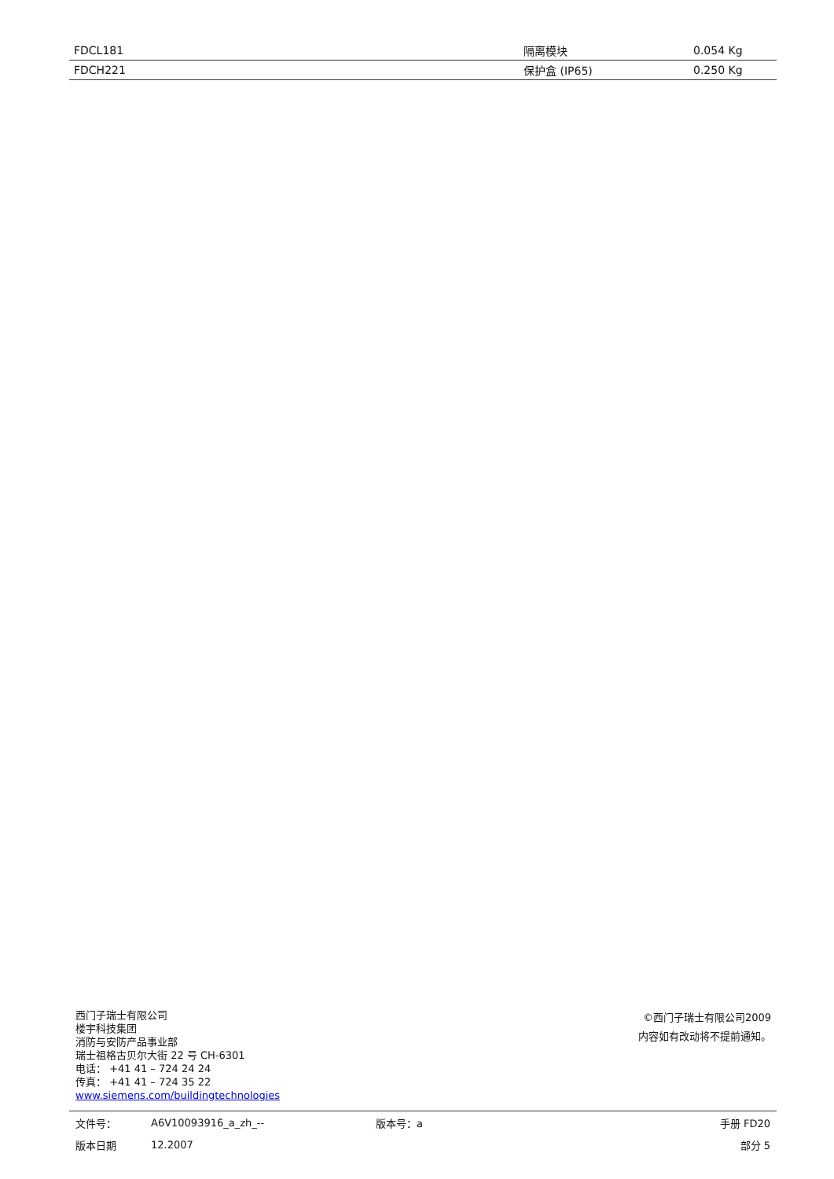| FDCL181 | 隔离模块 | 0.054 Kg |
| FDCH221 | 保护盒 (IP65) | 0.250 Kg |
西门子瑞士有限公司
楼宇科技集团
消防与安防产品事业部
瑞士祖格古贝尔大街 22 号 CH-6301
电话： +41 41 – 724 24 24
传真： +41 41 – 724 35 22
www.siemens.com/buildingtechnologies
©西门子瑞士有限公司2009
内容如有改动将不提前通知。
| 文件号： | A6V10093916_a_zh_-- | 版本号：a | 手册 FD20 |
| 版本日期 | 12.2007 | | 部分 5 |